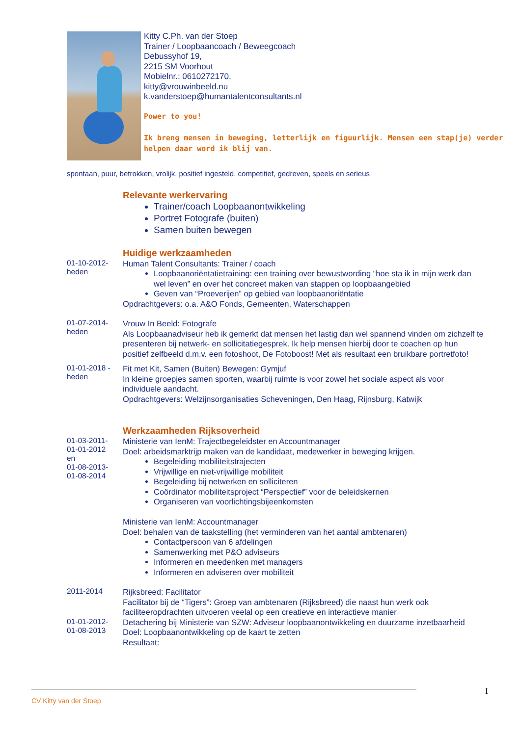Kitty C.Ph. van der Stoep
Trainer / Loopbaancoach / Beweegcoach
Debussyhof 19,
2215 SM Voorhout
Mobielnr.: 0610272170,
kitty@vrouwinbeeld.nu
k.vanderstoep@humantalentconsultants.nl
Power to you!
Ik breng mensen in beweging, letterlijk en figuurlijk. Mensen een stap(je) verder helpen daar word ik blij van.
spontaan, puur, betrokken, vrolijk, positief ingesteld, competitief, gedreven, speels en serieus
Relevante werkervaring
Trainer/coach Loopbaanontwikkeling
Portret Fotografe (buiten)
Samen buiten bewegen
Huidige werkzaamheden
01-10-2012-
heden
Human Talent Consultants: Trainer / coach
Loopbaanoriëntatietraining: een training over bewustwording “hoe sta ik in mijn werk dan wel leven” en over het concreet maken van stappen op loopbaangebied
Geven van “Proeverijen” op gebied van loopbaanoriëntatie
Opdrachtgevers: o.a. A&O Fonds, Gemeenten, Waterschappen
01-07-2014-
heden
Vrouw In Beeld: Fotografe
Als Loopbaanadviseur heb ik gemerkt dat mensen het lastig dan wel spannend vinden om zichzelf te presenteren bij netwerk- en sollicitatiegesprek. Ik help mensen hierbij door te coachen op hun positief zelfbeeld d.m.v. een fotoshoot, De Fotoboost! Met als resultaat een bruikbare portretfoto!
01-01-2018 -
heden
Fit met Kit, Samen (Buiten) Bewegen: Gymjuf
In kleine groepjes samen sporten, waarbij ruimte is voor zowel het sociale aspect als voor individuele aandacht.
Opdrachtgevers: Welzijnsorganisaties Scheveningen, Den Haag, Rijnsburg, Katwijk
Werkzaamheden Rijksoverheid
01-03-2011-
01-01-2012
en
01-08-2013-
01-08-2014
Ministerie van IenM: Trajectbegeleidster en Accountmanager
Doel: arbeidsmarktrijp maken van de kandidaat, medewerker in beweging krijgen.
Begeleiding mobiliteitstrajecten
Vrijwillige en niet-vrijwillige mobiliteit
Begeleiding bij netwerken en solliciteren
Coördinator mobiliteitsproject “Perspectief” voor de beleidskernen
Organiseren van voorlichtingsbijeenkomsten
Ministerie van IenM: Accountmanager
Doel: behalen van de taakstelling (het verminderen van het aantal ambtenaren)
Contactpersoon van 6 afdelingen
Samenwerking met P&O adviseurs
Informeren en meedenken met managers
Informeren en adviseren over mobiliteit
2011-2014
Rijksbreed: Facilitator
Facilitator bij de “Tigers”: Groep van ambtenaren (Rijksbreed) die naast hun werk ook faciliteeropdrachten uitvoeren veelal op een creatieve en interactieve manier
01-01-2012-
01-08-2013
Detachering bij Ministerie van SZW: Adviseur loopbaanontwikkeling en duurzame inzetbaarheid
Doel: Loopbaanontwikkeling op de kaart te zetten
Resultaat:
I
CV Kitty van der Stoep